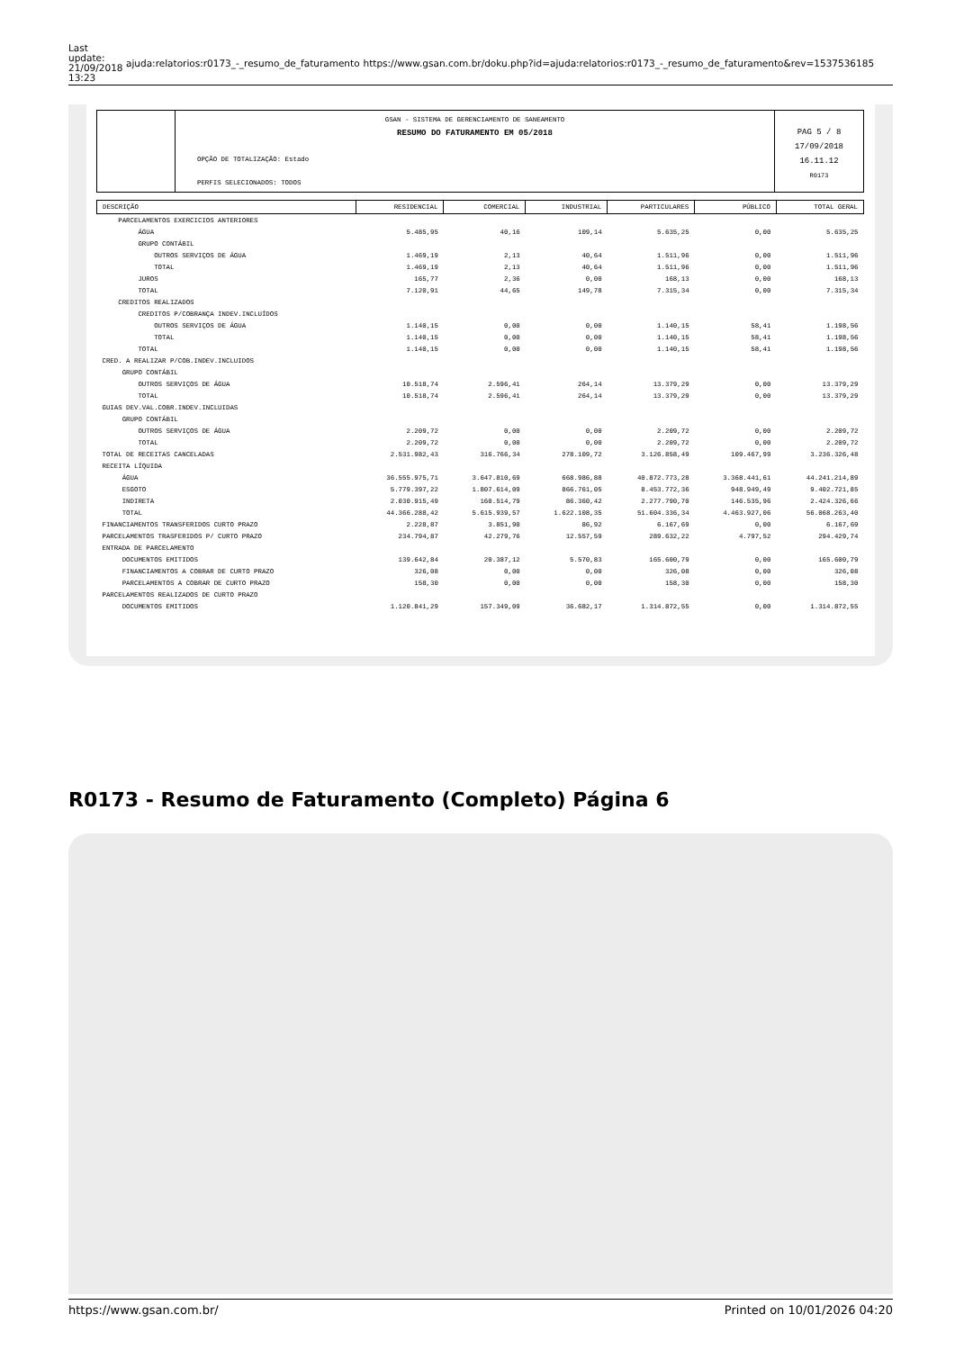Last update: 21/09/2018 13:23
ajuda:relatorios:r0173_-_resumo_de_faturamento
https://www.gsan.com.br/doku.php?id=ajuda:relatorios:r0173_-_resumo_de_faturamento&rev=1537536185
GSAN - SISTEMA DE GERENCIAMENTO DE SANEAMENTO
RESUMO DO FATURAMENTO EM 05/2018
OPÇÃO DE TOTALIZAÇÃO: Estado
PERFIS SELECIONADOS: TODOS
PAG 5 / 8
17/09/2018
16.11.12
R0173
| DESCRIÇÃO | RESIDENCIAL | COMERCIAL | INDUSTRIAL | PARTICULARES | PÚBLICO | TOTAL GERAL |
| --- | --- | --- | --- | --- | --- | --- |
| PARCELAMENTOS EXERCICIOS ANTERIORES | | | | | | |
| ÁGUA | 5.485,95 | 40,16 | 109,14 | 5.635,25 | 0,00 | 5.635,25 |
| GRUPO CONTÁBIL | | | | | | |
| OUTROS SERVIÇOS DE ÁGUA | 1.469,19 | 2,13 | 40,64 | 1.511,96 | 0,00 | 1.511,96 |
| TOTAL | 1.469,19 | 2,13 | 40,64 | 1.511,96 | 0,00 | 1.511,96 |
| JUROS | 165,77 | 2,36 | 0,00 | 168,13 | 0,00 | 168,13 |
| TOTAL | 7.120,91 | 44,65 | 149,78 | 7.315,34 | 0,00 | 7.315,34 |
| CREDITOS REALIZADOS | | | | | | |
| CREDITOS P/COBRANÇA INDEV.INCLUÍDOS | | | | | | |
| OUTROS SERVIÇOS DE ÁGUA | 1.140,15 | 0,00 | 0,00 | 1.140,15 | 58,41 | 1.198,56 |
| TOTAL | 1.140,15 | 0,00 | 0,00 | 1.140,15 | 58,41 | 1.198,56 |
| TOTAL | 1.140,15 | 0,00 | 0,00 | 1.140,15 | 58,41 | 1.198,56 |
| CRED. A REALIZAR P/COB.INDEV.INCLUIDOS | | | | | | |
| GRUPO CONTÁBIL | | | | | | |
| OUTROS SERVIÇOS DE ÁGUA | 10.518,74 | 2.596,41 | 264,14 | 13.379,29 | 0,00 | 13.379,29 |
| TOTAL | 10.518,74 | 2.596,41 | 264,14 | 13.379,29 | 0,00 | 13.379,29 |
| GUIAS DEV.VAL.COBR.INDEV.INCLUIDAS | | | | | | |
| GRUPO CONTÁBIL | | | | | | |
| OUTROS SERVIÇOS DE ÁGUA | 2.209,72 | 0,00 | 0,00 | 2.209,72 | 0,00 | 2.209,72 |
| TOTAL | 2.209,72 | 0,00 | 0,00 | 2.209,72 | 0,00 | 2.209,72 |
| TOTAL DE RECEITAS CANCELADAS | 2.531.982,43 | 316.766,34 | 278.109,72 | 3.126.858,49 | 109.467,99 | 3.236.326,48 |
| RECEITA LÍQUIDA | | | | | | |
| ÁGUA | 36.555.975,71 | 3.647.810,69 | 668.986,88 | 40.872.773,28 | 3.368.441,61 | 44.241.214,89 |
| ESGOTO | 5.779.397,22 | 1.807.614,09 | 866.761,05 | 8.453.772,36 | 948.949,49 | 9.402.721,85 |
| INDIRETA | 2.030.915,49 | 160.514,79 | 86.360,42 | 2.277.790,70 | 146.535,96 | 2.424.326,66 |
| TOTAL | 44.366.288,42 | 5.615.939,57 | 1.622.108,35 | 51.604.336,34 | 4.463.927,06 | 56.068.263,40 |
| FINANCIAMENTOS TRANSFERIDOS CURTO PRAZO | 2.228,87 | 3.851,90 | 86,92 | 6.167,69 | 0,00 | 6.167,69 |
| PARCELAMENTOS TRASFERIDOS P/ CURTO PRAZO | 234.794,87 | 42.279,76 | 12.557,59 | 289.632,22 | 4.797,52 | 294.429,74 |
| ENTRADA DE PARCELAMENTO | | | | | | |
| DOCUMENTOS EMITIDOS | 139.642,84 | 20.387,12 | 5.570,83 | 165.600,79 | 0,00 | 165.600,79 |
| FINANCIAMENTOS A COBRAR DE CURTO PRAZO | 326,08 | 0,00 | 0,00 | 326,08 | 0,00 | 326,08 |
| PARCELAMENTOS A COBRAR DE CURTO PRAZO | 158,30 | 0,00 | 0,00 | 158,30 | 0,00 | 158,30 |
| PARCELAMENTOS REALIZADOS DE CURTO PRAZO | | | | | | |
| DOCUMENTOS EMITIDOS | 1.120.841,29 | 157.349,09 | 36.682,17 | 1.314.872,55 | 0,00 | 1.314.872,55 |
R0173 - Resumo de Faturamento (Completo) Página 6
https://www.gsan.com.br/ Printed on 10/01/2026 04:20